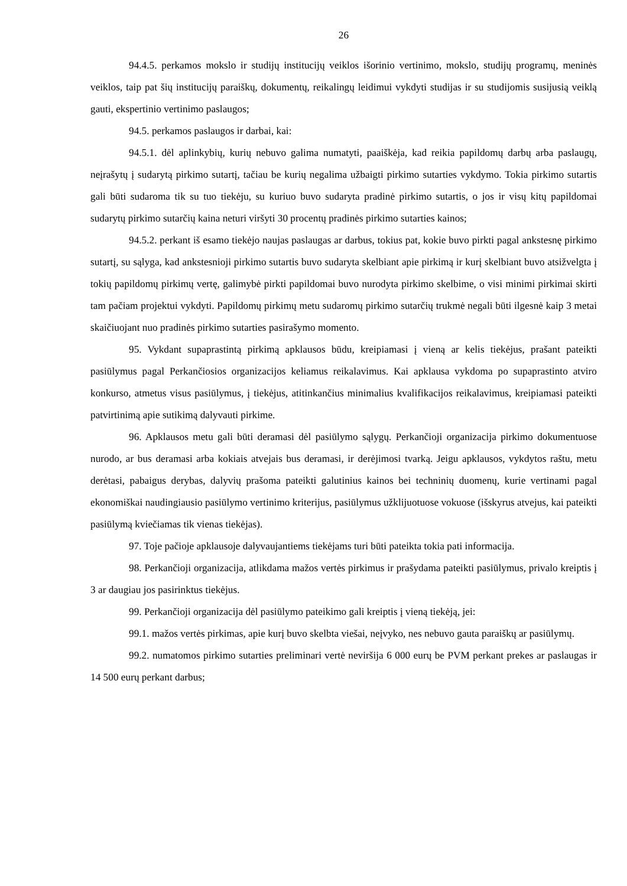26
94.4.5. perkamos mokslo ir studijų institucijų veiklos išorinio vertinimo, mokslo, studijų programų, meninės veiklos, taip pat šių institucijų paraiškų, dokumentų, reikalingų leidimui vykdyti studijas ir su studijomis susijusią veiklą gauti, ekspertinio vertinimo paslaugos;
94.5. perkamos paslaugos ir darbai, kai:
94.5.1. dėl aplinkybių, kurių nebuvo galima numatyti, paaiškėja, kad reikia papildomų darbų arba paslaugų, neįrašytų į sudarytą pirkimo sutartį, tačiau be kurių negalima užbaigti pirkimo sutarties vykdymo. Tokia pirkimo sutartis gali būti sudaroma tik su tuo tiekėju, su kuriuo buvo sudaryta pradinė pirkimo sutartis, o jos ir visų kitų papildomai sudarytų pirkimo sutarčių kaina neturi viršyti 30 procentų pradinės pirkimo sutarties kainos;
94.5.2. perkant iš esamo tiekėjo naujas paslaugas ar darbus, tokius pat, kokie buvo pirkti pagal ankstesnę pirkimo sutartį, su sąlyga, kad ankstesnioji pirkimo sutartis buvo sudaryta skelbiant apie pirkimą ir kurį skelbiant buvo atsižvelgta į tokių papildomų pirkimų vertę, galimybė pirkti papildomai buvo nurodyta pirkimo skelbime, o visi minimi pirkimai skirti tam pačiam projektui vykdyti. Papildomų pirkimų metu sudaromų pirkimo sutarčių trukmė negali būti ilgesnė kaip 3 metai skaičiuojant nuo pradinės pirkimo sutarties pasirašymo momento.
95. Vykdant supaprastintą pirkimą apklausos būdu, kreipiamasi į vieną ar kelis tiekėjus, prašant pateikti pasiūlymus pagal Perkančiosios organizacijos keliamus reikalavimus. Kai apklausa vykdoma po supaprastinto atviro konkurso, atmetus visus pasiūlymus, į tiekėjus, atitinkančius minimalius kvalifikacijos reikalavimus, kreipiamasi pateikti patvirtinimą apie sutikimą dalyvauti pirkime.
96. Apklausos metu gali būti deramasi dėl pasiūlymo sąlygų. Perkančioji organizacija pirkimo dokumentuose nurodo, ar bus deramasi arba kokiais atvejais bus deramasi, ir derėjimosi tvarką. Jeigu apklausos, vykdytos raštu, metu derėtasi, pabaigus derybas, dalyvių prašoma pateikti galutinius kainos bei techninių duomenų, kurie vertinami pagal ekonomiškai naudingiausio pasiūlymo vertinimo kriterijus, pasiūlymus užklijuotuose vokuose (išskyrus atvejus, kai pateikti pasiūlymą kviečiamas tik vienas tiekėjas).
97. Toje pačioje apklausoje dalyvaujantiems tiekėjams turi būti pateikta tokia pati informacija.
98. Perkančioji organizacija, atlikdama mažos vertės pirkimus ir prašydama pateikti pasiūlymus, privalo kreiptis į 3 ar daugiau jos pasirinktus tiekėjus.
99. Perkančioji organizacija dėl pasiūlymo pateikimo gali kreiptis į vieną tiekėją, jei:
99.1. mažos vertės pirkimas, apie kurį buvo skelbta viešai, neįvyko, nes nebuvo gauta paraiškų ar pasiūlymų.
99.2. numatomos pirkimo sutarties preliminari vertė neviršija 6 000 eurų be PVM perkant prekes ar paslaugas ir 14 500 eurų perkant darbus;